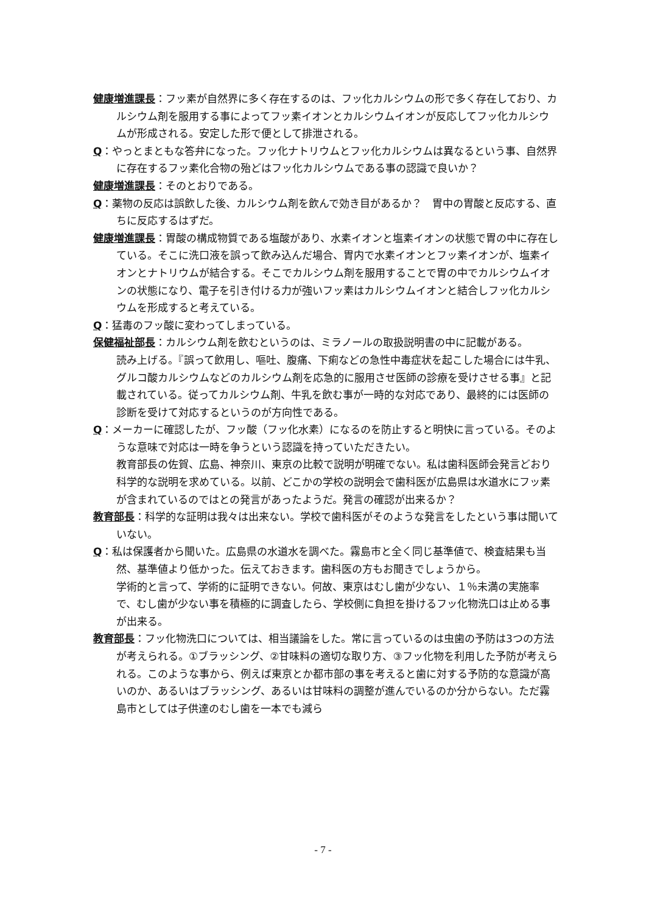健康増進課長：フッ素が自然界に多く存在するのは、フッ化カルシウムの形で多く存在しており、カルシウム剤を服用する事によってフッ素イオンとカルシウムイオンが反応してフッ化カルシウムが形成される。安定した形で便として排泄される。
Q：やっとまともな答弁になった。フッ化ナトリウムとフッ化カルシウムは異なるという事、自然界に存在するフッ素化合物の殆どはフッ化カルシウムである事の認識で良いか？
健康増進課長：そのとおりである。
Q：薬物の反応は誤飲した後、カルシウム剤を飲んで効き目があるか？　胃中の胃酸と反応する、直ちに反応するはずだ。
健康増進課長：胃酸の構成物質である塩酸があり、水素イオンと塩素イオンの状態で胃の中に存在している。そこに洗口液を誤って飲み込んだ場合、胃内で水素イオンとフッ素イオンが、塩素イオンとナトリウムが結合する。そこでカルシウム剤を服用することで胃の中でカルシウムイオンの状態になり、電子を引き付ける力が強いフッ素はカルシウムイオンと結合しフッ化カルシウムを形成すると考えている。
Q：猛毒のフッ酸に変わってしまっている。
保健福祉部長：カルシウム剤を飲むというのは、ミラノールの取扱説明書の中に記載がある。
読み上げる。『誤って飲用し、嘔吐、腹痛、下痢などの急性中毒症状を起こした場合には牛乳、グルコ酸カルシウムなどのカルシウム剤を応急的に服用させ医師の診療を受けさせる事』と記載されている。従ってカルシウム剤、牛乳を飲む事が一時的な対応であり、最終的には医師の診断を受けて対応するというのが方向性である。
Q：メーカーに確認したが、フッ酸（フッ化水素）になるのを防止すると明快に言っている。そのような意味で対応は一時を争うという認識を持っていただきたい。
教育部長の佐賀、広島、神奈川、東京の比較で説明が明確でない。私は歯科医師会発言どおり科学的な説明を求めている。以前、どこかの学校の説明会で歯科医が広島県は水道水にフッ素が含まれているのではとの発言があったようだ。発言の確認が出来るか？
教育部長：科学的な証明は我々は出来ない。学校で歯科医がそのような発言をしたという事は聞いていない。
Q：私は保護者から聞いた。広島県の水道水を調べた。霧島市と全く同じ基準値で、検査結果も当然、基準値より低かった。伝えておきます。歯科医の方もお聞きでしょうから。
学術的と言って、学術的に証明できない。何故、東京はむし歯が少ない、１％未満の実施率で、むし歯が少ない事を積極的に調査したら、学校側に負担を掛けるフッ化物洗口は止める事が出来る。
教育部長：フッ化物洗口については、相当議論をした。常に言っているのは虫歯の予防は3つの方法が考えられる。①ブラッシング、②甘味料の適切な取り方、③フッ化物を利用した予防が考えられる。このような事から、例えば東京とか都市部の事を考えると歯に対する予防的な意識が高いのか、あるいはブラッシング、あるいは甘味料の調整が進んでいるのか分からない。ただ霧島市としては子供達のむし歯を一本でも減ら
- 7 -